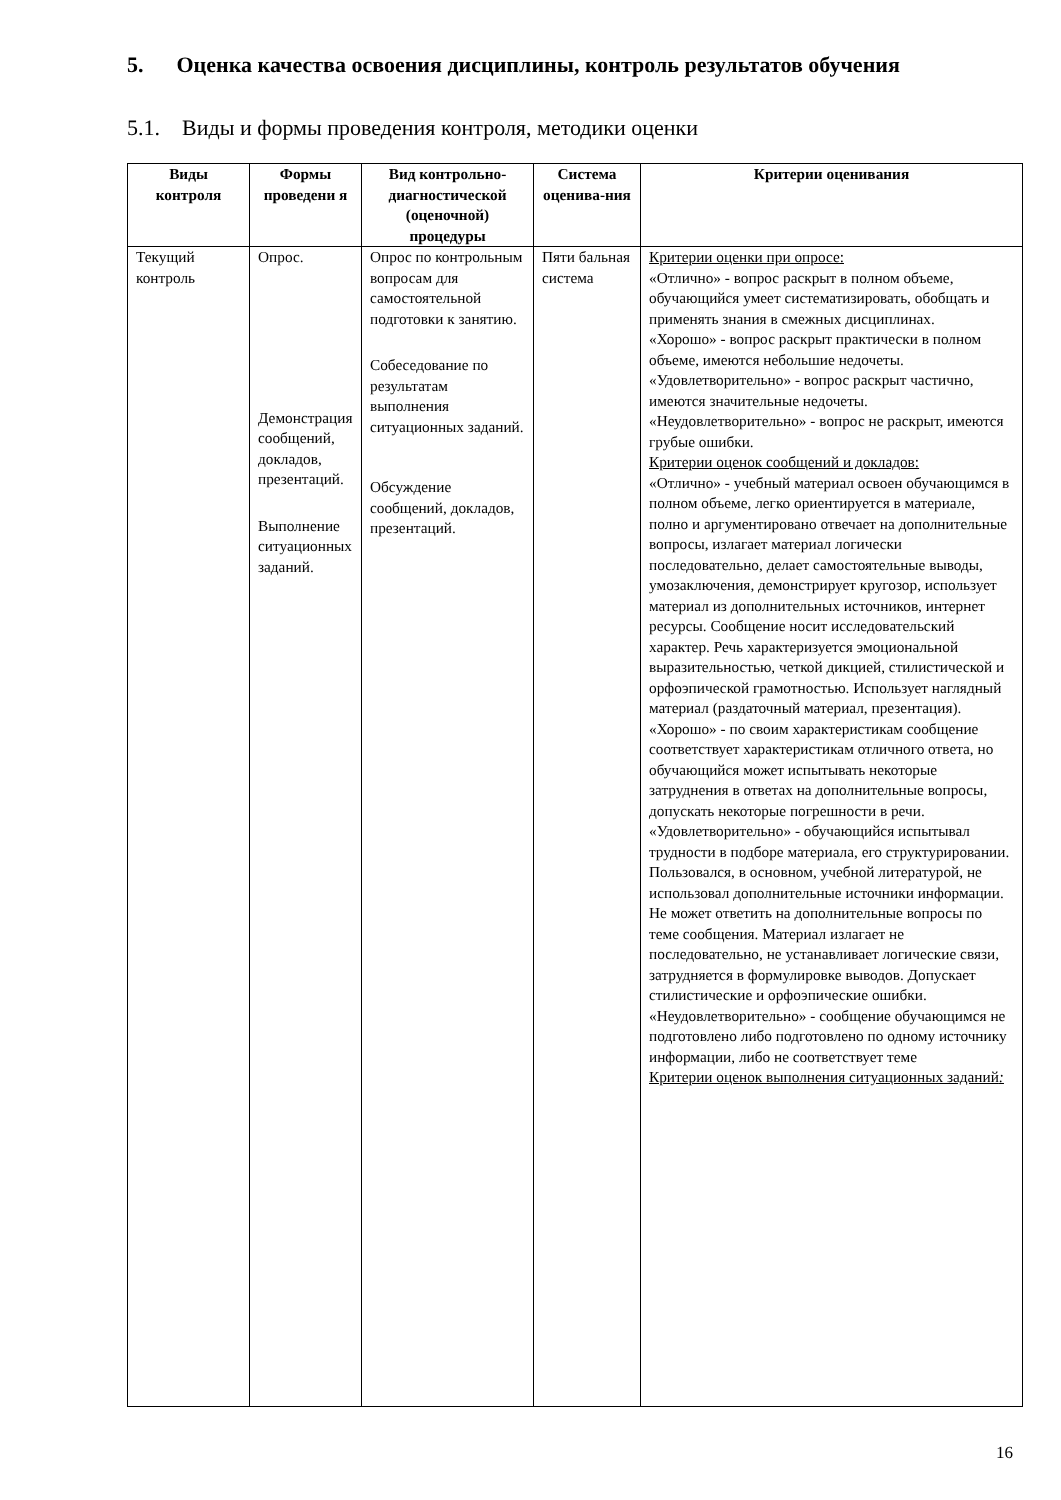5. Оценка качества освоения дисциплины, контроль результатов обучения
5.1. Виды и формы проведения контроля, методики оценки
| Виды контроля | Формы проведени я | Вид контрольно-диагностической (оценочной) процедуры | Система оценива-ния | Критерии оценивания |
| --- | --- | --- | --- | --- |
| Текущий контроль | Опрос. Демонстрация сообщений, докладов, презентаций. Выполнение ситуационных заданий. | Опрос по контрольным вопросам для самостоятельной подготовки к занятию. Собеседование по результатам выполнения ситуационных заданий. Обсуждение сообщений, докладов, презентаций. | Пяти бальная система | Критерии оценки при опросе: «Отлично» - вопрос раскрыт в полном объеме, обучающийся умеет систематизировать, обобщать и применять знания в смежных дисциплинах. «Хорошо» - вопрос раскрыт практически в полном объеме, имеются небольшие недочеты. «Удовлетворительно» - вопрос раскрыт частично, имеются значительные недочеты. «Неудовлетворительно» - вопрос не раскрыт, имеются грубые ошибки. Критерии оценок сообщений и докладов: «Отлично» - учебный материал освоен обучающимся в полном объеме, легко ориентируется в материале, полно и аргументировано отвечает на дополнительные вопросы, излагает материал логически последовательно, делает самостоятельные выводы, умозаключения, демонстрирует кругозор, использует материал из дополнительных источников, интернет ресурсы. Сообщение носит исследовательский характер. Речь характеризуется эмоциональной выразительностью, четкой дикцией, стилистической и орфоэпической грамотностью. Использует наглядный материал (раздаточный материал, презентация). «Хорошо» - по своим характеристикам сообщение соответствует характеристикам отличного ответа, но обучающийся может испытывать некоторые затруднения в ответах на дополнительные вопросы, допускать некоторые погрешности в речи. «Удовлетворительно» - обучающийся испытывал трудности в подборе материала, его структурировании. Пользовался, в основном, учебной литературой, не использовал дополнительные источники информации. Не может ответить на дополнительные вопросы по теме сообщения. Материал излагает не последовательно, не устанавливает логические связи, затрудняется в формулировке выводов. Допускает стилистические и орфоэпические ошибки. «Неудовлетворительно» - сообщение обучающимся не подготовлено либо подготовлено по одному источнику информации, либо не соответствует теме Критерии оценок выполнения ситуационных заданий : |
16